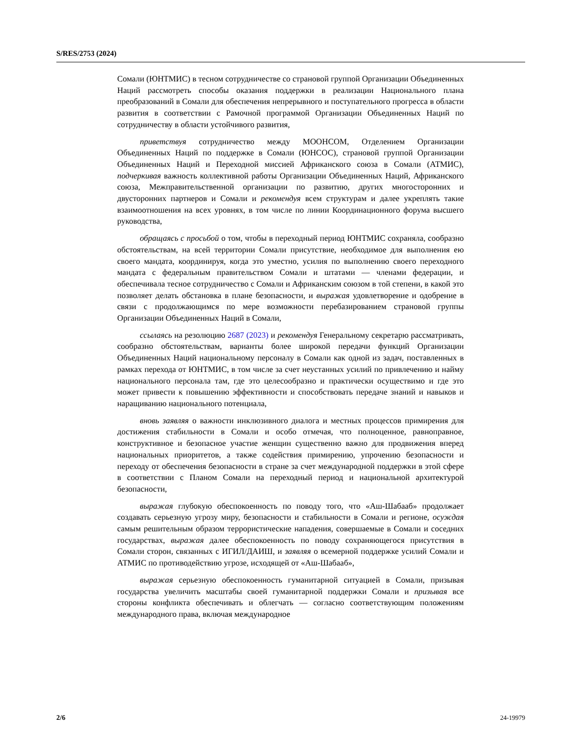S/RES/2753 (2024)
Сомали (ЮНТМИС) в тесном сотрудничестве со страновой группой Организации Объединенных Наций рассмотреть способы оказания поддержки в реализации Национального плана преобразований в Сомали для обеспечения непрерывного и поступательного прогресса в области развития в соответствии с Рамочной программой Организации Объединенных Наций по сотрудничеству в области устойчивого развития,
приветствуя сотрудничество между МООНСОМ, Отделением Организации Объединенных Наций по поддержке в Сомали (ЮНСОС), страновой группой Организации Объединенных Наций и Переходной миссией Африканского союза в Сомали (АТМИС), подчеркивая важность коллективной работы Организации Объединенных Наций, Африканского союза, Межправительственной организации по развитию, других многосторонних и двусторонних партнеров и Сомали и рекомендуя всем структурам и далее укреплять такие взаимоотношения на всех уровнях, в том числе по линии Координационного форума высшего руководства,
обращаясь с просьбой о том, чтобы в переходный период ЮНТМИС сохраняла, сообразно обстоятельствам, на всей территории Сомали присутствие, необходимое для выполнения ею своего мандата, координируя, когда это уместно, усилия по выполнению своего переходного мандата с федеральным правительством Сомали и штатами — членами федерации, и обеспечивала тесное сотрудничество с Сомали и Африканским союзом в той степени, в какой это позволяет делать обстановка в плане безопасности, и выражая удовлетворение и одобрение в связи с продолжающимся по мере возможности перебазированием страновой группы Организации Объединенных Наций в Сомали,
ссылаясь на резолюцию 2687 (2023) и рекомендуя Генеральному секретарю рассматривать, сообразно обстоятельствам, варианты более широкой передачи функций Организации Объединенных Наций национальному персоналу в Сомали как одной из задач, поставленных в рамках перехода от ЮНТМИС, в том числе за счет неустанных усилий по привлечению и найму национального персонала там, где это целесообразно и практически осуществимо и где это может привести к повышению эффективности и способствовать передаче знаний и навыков и наращиванию национального потенциала,
вновь заявляя о важности инклюзивного диалога и местных процессов примирения для достижения стабильности в Сомали и особо отмечая, что полноценное, равноправное, конструктивное и безопасное участие женщин существенно важно для продвижения вперед национальных приоритетов, а также содействия примирению, упрочению безопасности и переходу от обеспечения безопасности в стране за счет международной поддержки в этой сфере в соответствии с Планом Сомали на переходный период и национальной архитектурой безопасности,
выражая глубокую обеспокоенность по поводу того, что «Аш-Шабааб» продолжает создавать серьезную угрозу миру, безопасности и стабильности в Сомали и регионе, осуждая самым решительным образом террористические нападения, совершаемые в Сомали и соседних государствах, выражая далее обеспокоенность по поводу сохраняющегося присутствия в Сомали сторон, связанных с ИГИЛ/ДАИШ, и заявляя о всемерной поддержке усилий Сомали и АТМИС по противодействию угрозе, исходящей от «Аш-Шабааб»,
выражая серьезную обеспокоенность гуманитарной ситуацией в Сомали, призывая государства увеличить масштабы своей гуманитарной поддержки Сомали и призывая все стороны конфликта обеспечивать и облегчать — согласно соответствующим положениям международного права, включая международное
2/6 24-19979